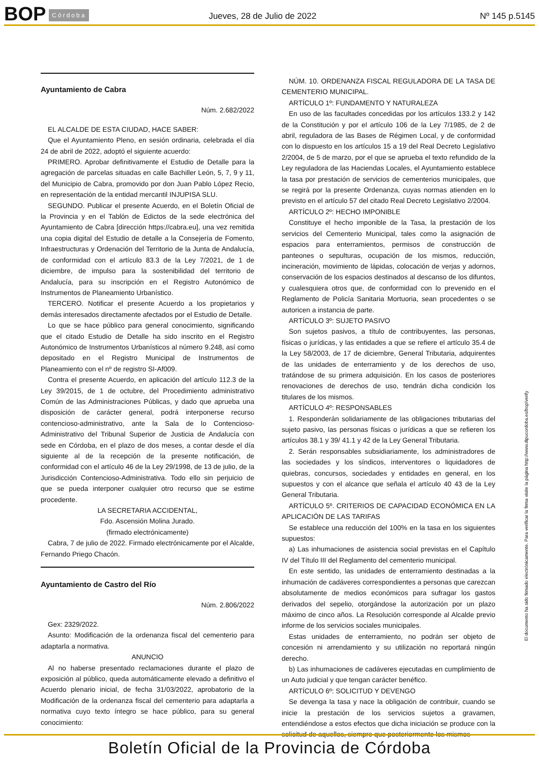BOP Córdoba Jueves, 28 de Julio de 2022 Nº 145 p.5145
Ayuntamiento de Cabra
Núm. 2.682/2022
EL ALCALDE DE ESTA CIUDAD, HACE SABER:
Que el Ayuntamiento Pleno, en sesión ordinaria, celebrada el día 24 de abril de 2022, adoptó el siguiente acuerdo:
PRIMERO. Aprobar definitivamente el Estudio de Detalle para la agregación de parcelas situadas en calle Bachiller León, 5, 7, 9 y 11, del Municipio de Cabra, promovido por don Juan Pablo López Recio, en representación de la entidad mercantil INJUPISA SLU.
SEGUNDO. Publicar el presente Acuerdo, en el Boletín Oficial de la Provincia y en el Tablón de Edictos de la sede electrónica del Ayuntamiento de Cabra [dirección https://cabra.eu], una vez remitida una copia digital del Estudio de detalle a la Consejería de Fomento, Infraestructuras y Ordenación del Territorio de la Junta de Andalucía, de conformidad con el artículo 83.3 de la Ley 7/2021, de 1 de diciembre, de impulso para la sostenibilidad del territorio de Andalucía, para su inscripción en el Registro Autonómico de Instrumentos de Planeamiento Urbanístico.
TERCERO. Notificar el presente Acuerdo a los propietarios y demás interesados directamente afectados por el Estudio de Detalle.
Lo que se hace público para general conocimiento, significando que el citado Estudio de Detalle ha sido inscrito en el Registro Autonómico de Instrumentos Urbanísticos al número 9.248, así como depositado en el Registro Municipal de Instrumentos de Planeamiento con el nº de registro SI-Af009.
Contra el presente Acuerdo, en aplicación del artículo 112.3 de la Ley 39/2015, de 1 de octubre, del Procedimiento administrativo Común de las Administraciones Públicas, y dado que aprueba una disposición de carácter general, podrá interponerse recurso contencioso-administrativo, ante la Sala de lo Contencioso-Administrativo del Tribunal Superior de Justicia de Andalucía con sede en Córdoba, en el plazo de dos meses, a contar desde el día siguiente al de la recepción de la presente notificación, de conformidad con el artículo 46 de la Ley 29/1998, de 13 de julio, de la Jurisdicción Contencioso-Administrativa. Todo ello sin perjuicio de que se pueda interponer cualquier otro recurso que se estime procedente.
LA SECRETARIA ACCIDENTAL,
Fdo. Ascensión Molina Jurado.
(firmado electrónicamente)
Cabra, 7 de julio de 2022. Firmado electrónicamente por el Alcalde, Fernando Priego Chacón.
Ayuntamiento de Castro del Río
Núm. 2.806/2022
Gex: 2329/2022.
Asunto: Modificación de la ordenanza fiscal del cementerio para adaptarla a normativa.
ANUNCIO
Al no haberse presentado reclamaciones durante el plazo de exposición al público, queda automáticamente elevado a definitivo el Acuerdo plenario inicial, de fecha 31/03/2022, aprobatorio de la Modificación de la ordenanza fiscal del cementerio para adaptarla a normativa cuyo texto íntegro se hace público, para su general conocimiento:
NÚM. 10. ORDENANZA FISCAL REGULADORA DE LA TASA DE CEMENTERIO MUNICIPAL.
ARTÍCULO 1º: FUNDAMENTO Y NATURALEZA
En uso de las facultades concedidas por los artículos 133.2 y 142 de la Constitución y por el artículo 106 de la Ley 7/1985, de 2 de abril, reguladora de las Bases de Régimen Local, y de conformidad con lo dispuesto en los artículos 15 a 19 del Real Decreto Legislativo 2/2004, de 5 de marzo, por el que se aprueba el texto refundido de la Ley reguladora de las Haciendas Locales, el Ayuntamiento establece la tasa por prestación de servicios de cementerios municipales, que se regirá por la presente Ordenanza, cuyas normas atienden en lo previsto en el artículo 57 del citado Real Decreto Legislativo 2/2004.
ARTÍCULO 2º: HECHO IMPONIBLE
Constituye el hecho imponible de la Tasa, la prestación de los servicios del Cementerio Municipal, tales como la asignación de espacios para enterramientos, permisos de construcción de panteones o sepulturas, ocupación de los mismos, reducción, incineración, movimiento de lápidas, colocación de verjas y adornos, conservación de los espacios destinados al descanso de los difuntos, y cualesquiera otros que, de conformidad con lo prevenido en el Reglamento de Policía Sanitaria Mortuoria, sean procedentes o se autoricen a instancia de parte.
ARTÍCULO 3º: SUJETO PASIVO
Son sujetos pasivos, a título de contribuyentes, las personas, físicas o jurídicas, y las entidades a que se refiere el artículo 35.4 de la Ley 58/2003, de 17 de diciembre, General Tributaria, adquirentes de las unidades de enterramiento y de los derechos de uso, tratándose de su primera adquisición. En los casos de posteriores renovaciones de derechos de uso, tendrán dicha condición los titulares de los mismos.
ARTÍCULO 4º: RESPONSABLES
1. Responderán solidariamente de las obligaciones tributarias del sujeto pasivo, las personas físicas o jurídicas a que se refieren los artículos 38.1 y 39/ 41.1 y 42 de la Ley General Tributaria.
2. Serán responsables subsidiariamente, los administradores de las sociedades y los síndicos, interventores o liquidadores de quiebras, concursos, sociedades y entidades en general, en los supuestos y con el alcance que señala el artículo 40 43 de la Ley General Tributaria.
ARTÍCULO 5º. CRITERIOS DE CAPACIDAD ECONÓMICA EN LA APLICACIÓN DE LAS TARIFAS
Se establece una reducción del 100% en la tasa en los siguientes supuestos:
a) Las inhumaciones de asistencia social previstas en el Capítulo IV del Título III del Reglamento del cementerio municipal.
En este sentido, las unidades de enterramiento destinadas a la inhumación de cadáveres correspondientes a personas que carezcan absolutamente de medios económicos para sufragar los gastos derivados del sepelio, otorgándose la autorización por un plazo máximo de cinco años. La Resolución corresponde al Alcalde previo informe de los servicios sociales municipales.
Estas unidades de enterramiento, no podrán ser objeto de concesión ni arrendamiento y su utilización no reportará ningún derecho.
b) Las inhumaciones de cadáveres ejecutadas en cumplimiento de un Auto judicial y que tengan carácter benéfico.
ARTÍCULO 6º: SOLICITUD Y DEVENGO
Se devenga la tasa y nace la obligación de contribuir, cuando se inicie la prestación de los servicios sujetos a gravamen, entendiéndose a estos efectos que dicha iniciación se produce con la solicitud de aquellos, siempre que posteriormente los mismos
El documento ha sido firmado electrónicamente. Para verificar la firma visite la página http://www.dipucordoba.es/bop/verify
Boletín Oficial de la Provincia de Córdoba